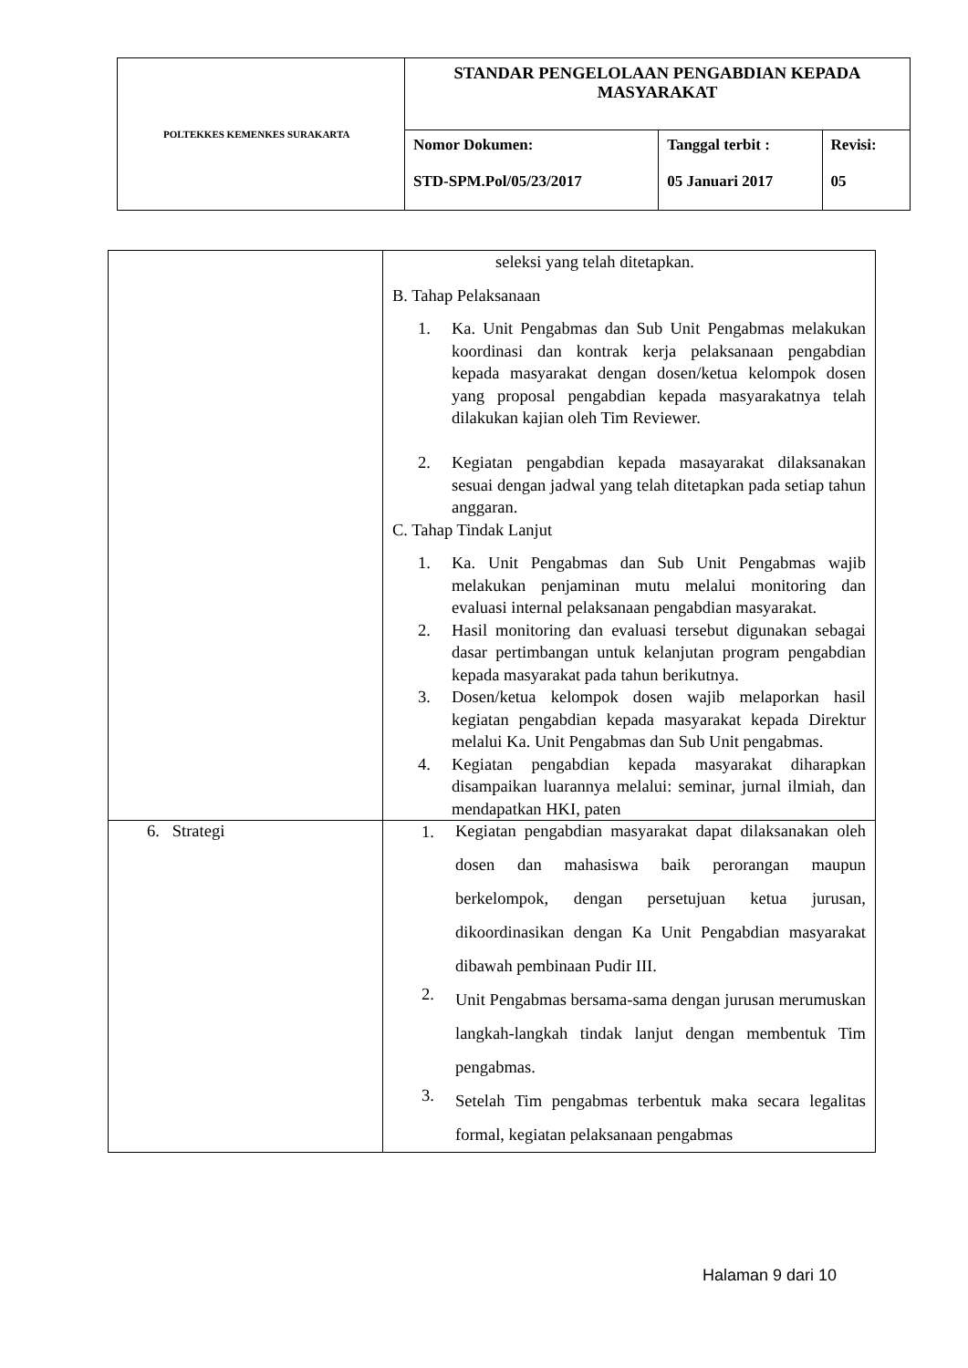| POLTEKKES KEMENKES SURAKARTA | STANDAR PENGELOLAAN PENGABDIAN KEPADA MASYARAKAT | | |
| | Nomor Dokumen: STD-SPM.Pol/05/23/2017 | Tanggal terbit : 05 Januari 2017 | Revisi: 05 |
| | seleksi yang telah ditetapkan. B. Tahap Pelaksanaan 1. Ka. Unit Pengabmas dan Sub Unit Pengabmas melakukan koordinasi dan kontrak kerja pelaksanaan pengabdian kepada masyarakat dengan dosen/ketua kelompok dosen yang proposal pengabdian kepada masyarakatnya telah dilakukan kajian oleh Tim Reviewer. 2. Kegiatan pengabdian kepada masayarakat dilaksanakan sesuai dengan jadwal yang telah ditetapkan pada setiap tahun anggaran. C. Tahap Tindak Lanjut 1. Ka. Unit Pengabmas dan Sub Unit Pengabmas wajib melakukan penjaminan mutu melalui monitoring dan evaluasi internal pelaksanaan pengabdian masyarakat. 2. Hasil monitoring dan evaluasi tersebut digunakan sebagai dasar pertimbangan untuk kelanjutan program pengabdian kepada masyarakat pada tahun berikutnya. 3. Dosen/ketua kelompok dosen wajib melaporkan hasil kegiatan pengabdian kepada masyarakat kepada Direktur melalui Ka. Unit Pengabmas dan Sub Unit pengabmas. 4. Kegiatan pengabdian kepada masyarakat diharapkan disampaikan luarannya melalui: seminar, jurnal ilmiah, dan mendapatkan HKI, paten |
| 6. Strategi | 1. Kegiatan pengabdian masyarakat dapat dilaksanakan oleh dosen dan mahasiswa baik perorangan maupun berkelompok, dengan persetujuan ketua jurusan, dikoordinasikan dengan Ka Unit Pengabdian masyarakat dibawah pembinaan Pudir III. 2. Unit Pengabmas bersama-sama dengan jurusan merumuskan langkah-langkah tindak lanjut dengan membentuk Tim pengabmas. 3. Setelah Tim pengabmas terbentuk maka secara legalitas formal, kegiatan pelaksanaan pengabmas |
Halaman 9 dari 10